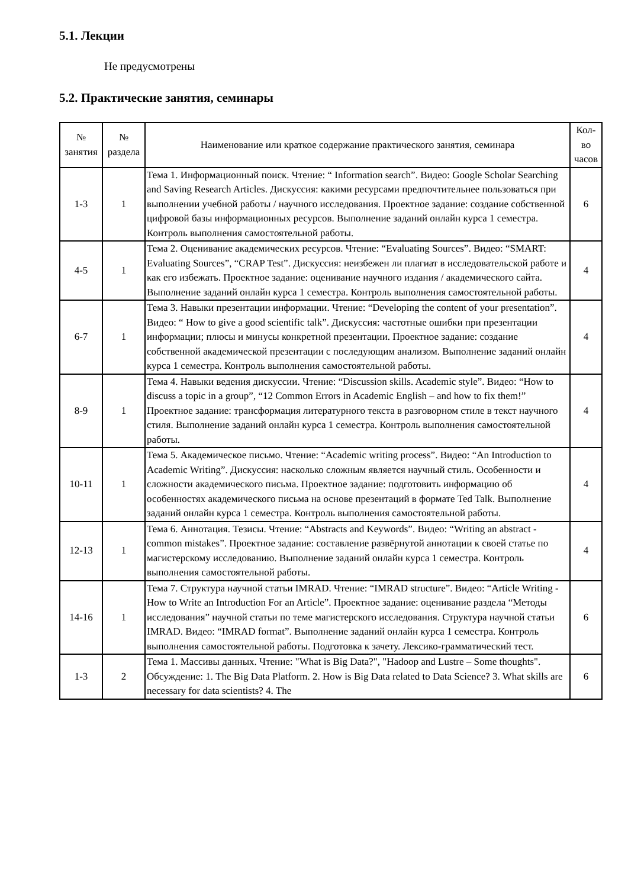5.1. Лекции
Не предусмотрены
5.2. Практические занятия, семинары
| № занятия | № раздела | Наименование или краткое содержание практического занятия, семинара | Кол- во часов |
| --- | --- | --- | --- |
| 1-3 | 1 | Тема 1. Информационный поиск. Чтение: “ Information search”. Видео: Google Scholar Searching and Saving Research Articles. Дискуссия: какими ресурсами предпочтительнее пользоваться при выполнении учебной работы / научного исследования. Проектное задание: создание собственной цифровой базы информационных ресурсов. Выполнение заданий онлайн курса 1 семестра. Контроль выполнения самостоятельной работы. | 6 |
| 4-5 | 1 | Тема 2. Оценивание академических ресурсов. Чтение: “Evaluating Sources”. Видео: “SMART: Evaluating Sources”, “CRAP Test”. Дискуссия: неизбежен ли плагиат в исследовательской работе и как его избежать. Проектное задание: оценивание научного издания / академического сайта. Выполнение заданий онлайн курса 1 семестра. Контроль выполнения самостоятельной работы. | 4 |
| 6-7 | 1 | Тема 3. Навыки презентации информации. Чтение: “Developing the content of your presentation”. Видео: “ How to give a good scientific talk”. Дискуссия: частотные ошибки при презентации информации; плюсы и минусы конкретной презентации. Проектное задание: создание собственной академической презентации с последующим анализом. Выполнение заданий онлайн курса 1 семестра. Контроль выполнения самостоятельной работы. | 4 |
| 8-9 | 1 | Тема 4. Навыки ведения дискуссии. Чтение: “Discussion skills. Academic style”. Видео: “How to discuss a topic in a group”, “12 Common Errors in Academic English – and how to fix them!” Проектное задание: трансформация литературного текста в разговорном стиле в текст научного стиля. Выполнение заданий онлайн курса 1 семестра. Контроль выполнения самостоятельной работы. | 4 |
| 10-11 | 1 | Тема 5. Академическое письмо. Чтение: “Academic writing process”. Видео: “An Introduction to Academic Writing”. Дискуссия: насколько сложным является научный стиль. Особенности и сложности академического письма. Проектное задание: подготовить информацию об особенностях академического письма на основе презентаций в формате Ted Talk. Выполнение заданий онлайн курса 1 семестра. Контроль выполнения самостоятельной работы. | 4 |
| 12-13 | 1 | Тема 6. Аннотация. Тезисы. Чтение: “Abstracts and Keywords”. Видео: “Writing an abstract - common mistakes”. Проектное задание: составление развёрнутой аннотации к своей статье по магистерскому исследованию. Выполнение заданий онлайн курса 1 семестра. Контроль выполнения самостоятельной работы. | 4 |
| 14-16 | 1 | Тема 7. Структура научной статьи IMRAD. Чтение: “IMRAD structure”. Видео: “Article Writing - How to Write an Introduction For an Article”. Проектное задание: оценивание раздела “Методы исследования” научной статьи по теме магистерского исследования. Структура научной статьи IMRAD. Видео: “IMRAD format”. Выполнение заданий онлайн курса 1 семестра. Контроль выполнения самостоятельной работы. Подготовка к зачету. Лексико-грамматический тест. | 6 |
| 1-3 | 2 | Тема 1. Массивы данных. Чтение: "What is Big Data?", "Hadoop and Lustre – Some thoughts". Обсуждение: 1. The Big Data Platform. 2. How is Big Data related to Data Science? 3. What skills are necessary for data scientists? 4. The | 6 |